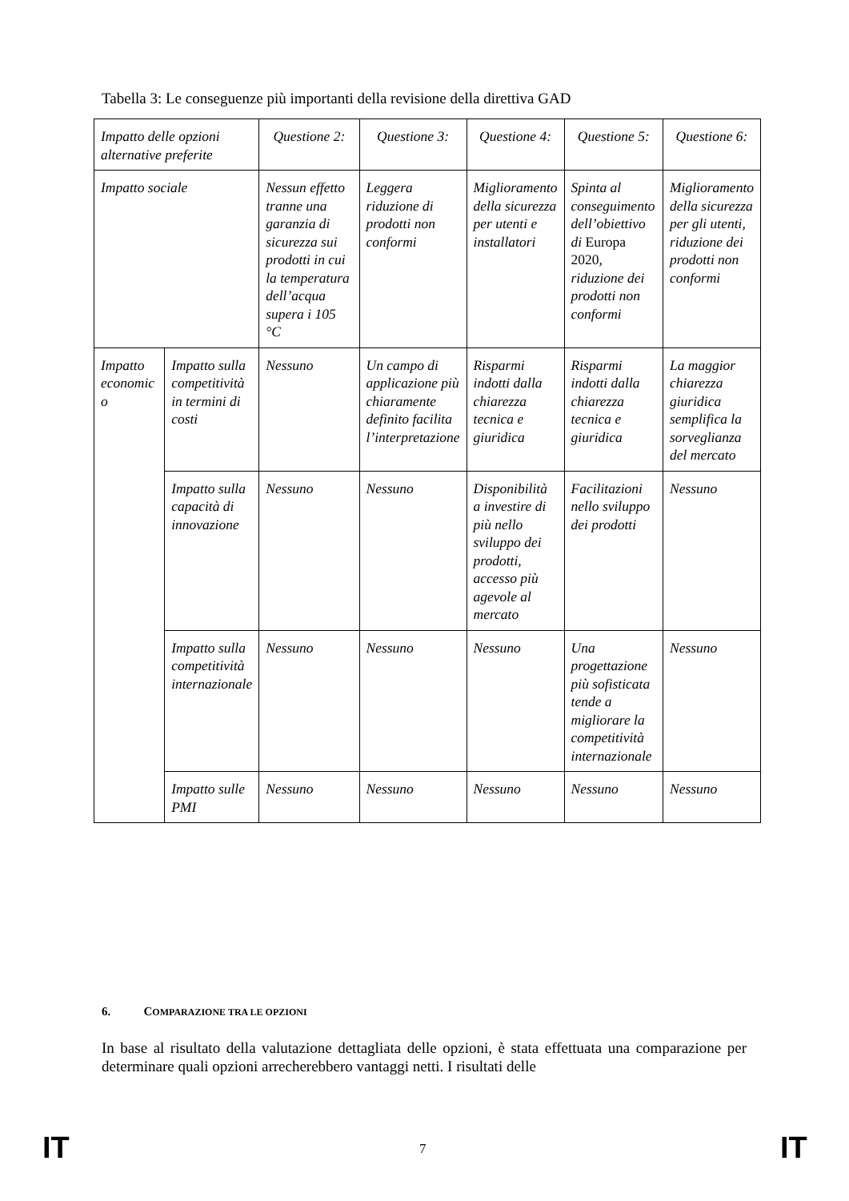Tabella 3: Le conseguenze più importanti della revisione della direttiva GAD
| Impatto delle opzioni alternative preferite | | Questione 2: | Questione 3: | Questione 4: | Questione 5: | Questione 6: |
| Impatto sociale | | Nessun effetto tranne una garanzia di sicurezza sui prodotti in cui la temperatura dell’acqua supera i 105 °C | Leggera riduzione di prodotti non conformi | Miglioramento della sicurezza per utenti e installatori | Spinta al conseguimento dell’obiettivo di Europa 2020 , riduzione dei prodotti non conformi | Miglioramento della sicurezza per gli utenti, riduzione dei prodotti non conformi |
| Impatto economic o | Impatto sulla competitività in termini di costi | Nessuno | Un campo di applicazione più chiaramente definito facilita l’interpretazione | Risparmi indotti dalla chiarezza tecnica e giuridica | Risparmi indotti dalla chiarezza tecnica e giuridica | La maggior chiarezza giuridica semplifica la sorveglianza del mercato |
| | Impatto sulla capacità di innovazione | Nessuno | Nessuno | Disponibilità a investire di più nello sviluppo dei prodotti, accesso più agevole al mercato | Facilitazioni nello sviluppo dei prodotti | Nessuno |
| | Impatto sulla competitività internazionale | Nessuno | Nessuno | Nessuno | Una progettazione più sofisticata tende a migliorare la competitività internazionale | Nessuno |
| | Impatto sulle PMI | Nessuno | Nessuno | Nessuno | Nessuno | Nessuno |
6. COMPARAZIONE TRA LE OPZIONI
In base al risultato della valutazione dettagliata delle opzioni, è stata effettuata una comparazione per determinare quali opzioni arrecherebbero vantaggi netti. I risultati delle
IT 7 IT